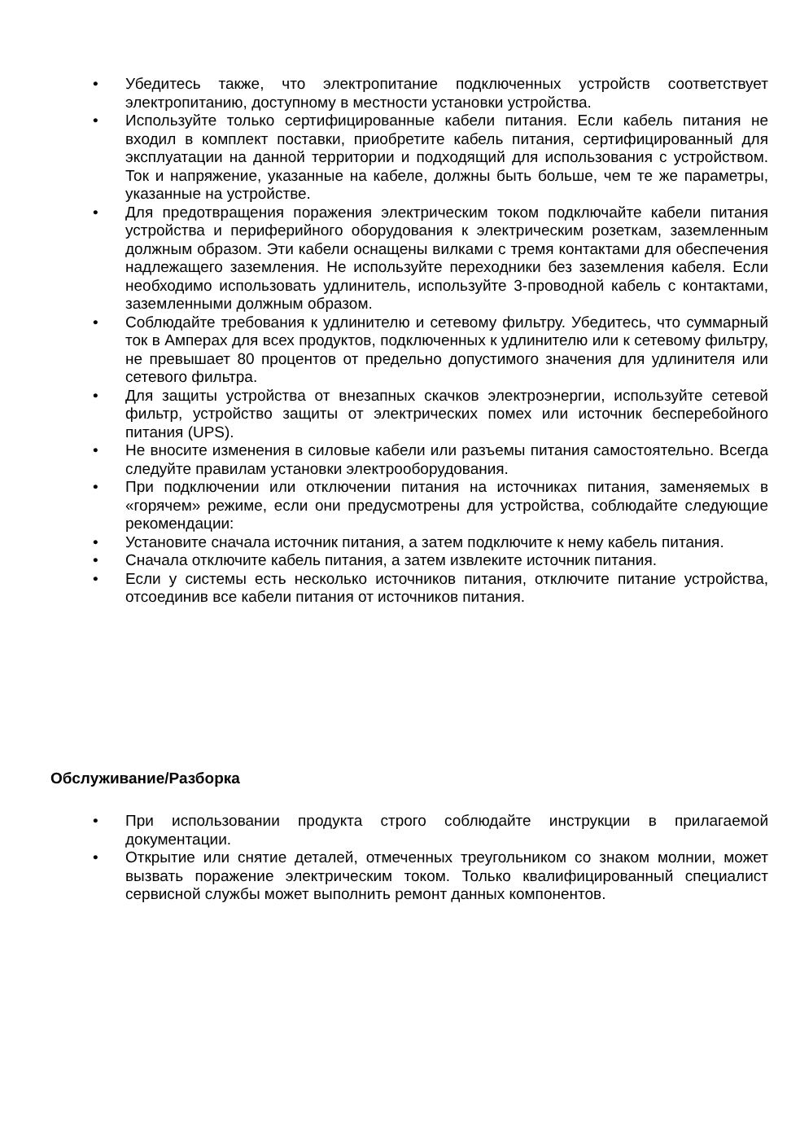• Убедитесь также, что электропитание подключенных устройств соответствует электропитанию, доступному в местности установки устройства.
• Используйте только сертифицированные кабели питания. Если кабель питания не входил в комплект поставки, приобретите кабель питания, сертифицированный для эксплуатации на данной территории и подходящий для использования с устройством. Ток и напряжение, указанные на кабеле, должны быть больше, чем те же параметры, указанные на устройстве.
• Для предотвращения поражения электрическим током подключайте кабели питания устройства и периферийного оборудования к электрическим розеткам, заземленным должным образом. Эти кабели оснащены вилками с тремя контактами для обеспечения надлежащего заземления. Не используйте переходники без заземления кабеля. Если необходимо использовать удлинитель, используйте 3-проводной кабель с контактами, заземленными должным образом.
• Соблюдайте требования к удлинителю и сетевому фильтру. Убедитесь, что суммарный ток в Амперах для всех продуктов, подключенных к удлинителю или к сетевому фильтру, не превышает 80 процентов от предельно допустимого значения для удлинителя или сетевого фильтра.
• Для защиты устройства от внезапных скачков электроэнергии, используйте сетевой фильтр, устройство защиты от электрических помех или источник бесперебойного питания (UPS).
• Не вносите изменения в силовые кабели или разъемы питания самостоятельно. Всегда следуйте правилам установки электрооборудования.
• При подключении или отключении питания на источниках питания, заменяемых в «горячем» режиме, если они предусмотрены для устройства, соблюдайте следующие рекомендации:
• Установите сначала источник питания, а затем подключите к нему кабель питания.
• Сначала отключите кабель питания, а затем извлеките источник питания.
• Если у системы есть несколько источников питания, отключите питание устройства, отсоединив все кабели питания от источников питания.
Обслуживание/Разборка
• При использовании продукта строго соблюдайте инструкции в прилагаемой документации.
• Открытие или снятие деталей, отмеченных треугольником со знаком молнии, может вызвать поражение электрическим током. Только квалифицированный специалист сервисной службы может выполнить ремонт данных компонентов.